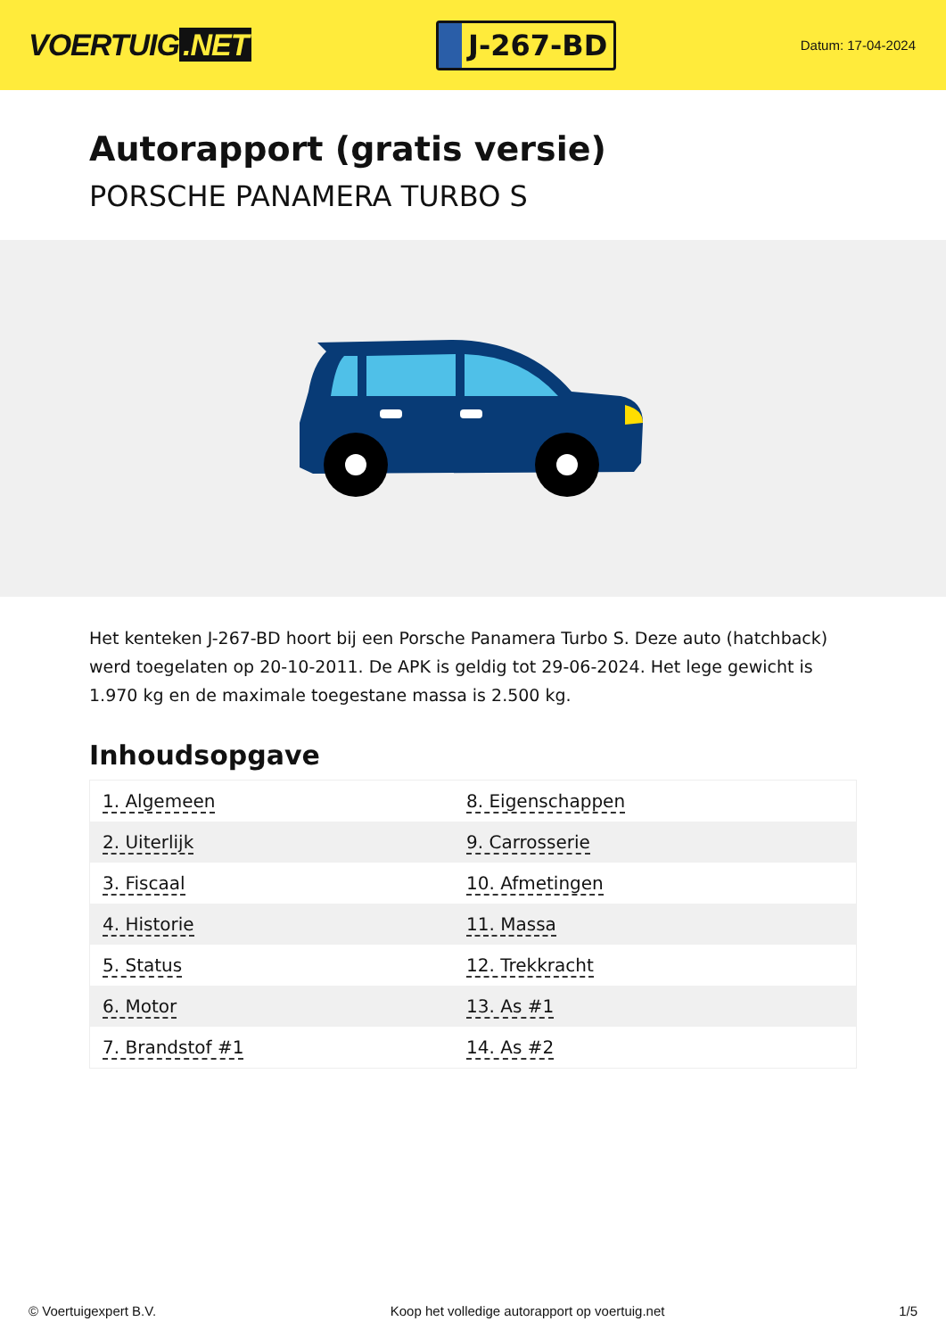VOERTUIG.NET
J-267-BD
Datum: 17-04-2024
Autorapport (gratis versie)
PORSCHE PANAMERA TURBO S
Het kenteken J-267-BD hoort bij een Porsche Panamera Turbo S. Deze auto (hatchback) werd toegelaten op 20-10-2011. De APK is geldig tot 29-06-2024. Het lege gewicht is 1.970 kg en de maximale toegestane massa is 2.500 kg.
Inhoudsopgave
| 1. Algemeen | 8. Eigenschappen |
| 2. Uiterlijk | 9. Carrosserie |
| 3. Fiscaal | 10. Afmetingen |
| 4. Historie | 11. Massa |
| 5. Status | 12. Trekkracht |
| 6. Motor | 13. As #1 |
| 7. Brandstof #1 | 14. As #2 |
© Voertuigexpert B.V. Koop het volledige autorapport op voertuig.net 1/5